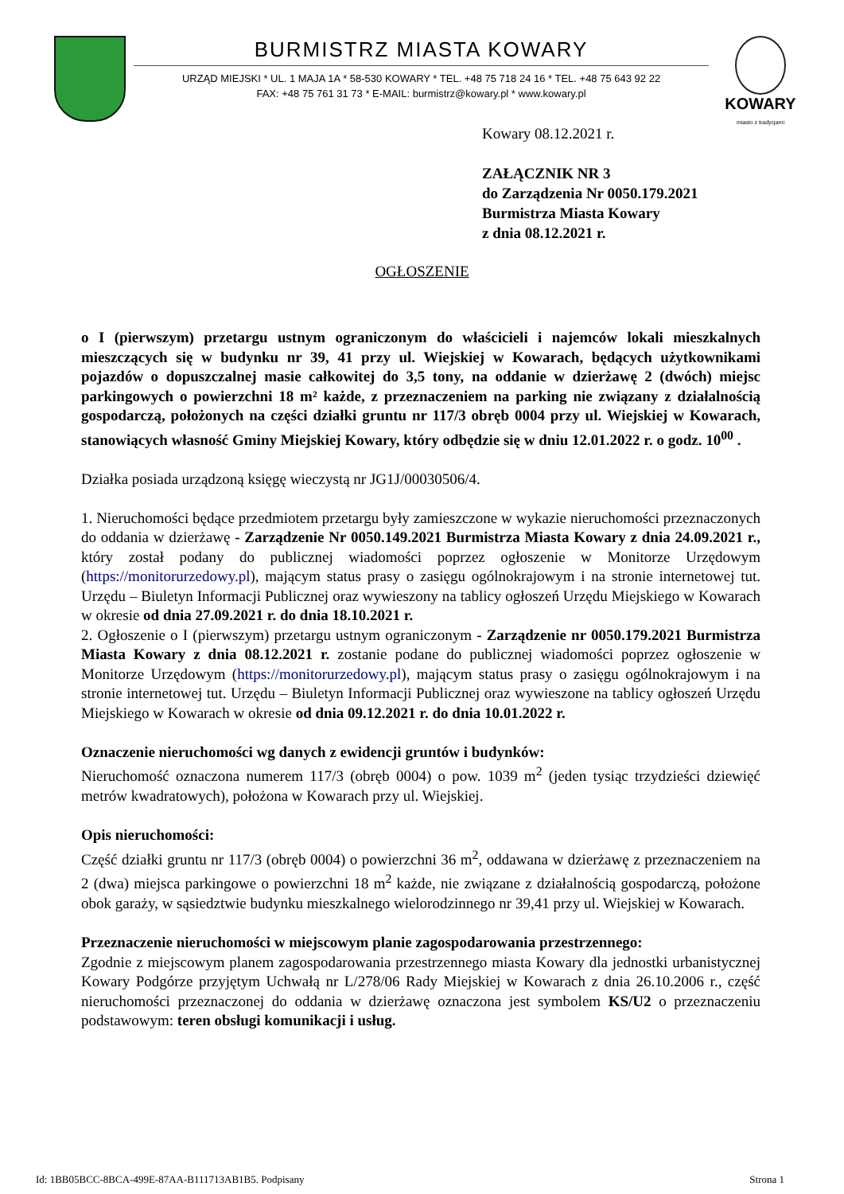BURMISTRZ MIASTA KOWARY
URZĄD MIEJSKI * UL. 1 MAJA 1A * 58-530 KOWARY * TEL. +48 75 718 24 16 * TEL. +48 75 643 92 22
FAX: +48 75 761 31 73 * E-MAIL: burmistrz@kowary.pl * www.kowary.pl
KOWARY
miasto z tradycjami
Kowary 08.12.2021 r.
ZAŁĄCZNIK NR 3
do Zarządzenia Nr 0050.179.2021
Burmistrza Miasta Kowary
z dnia 08.12.2021 r.
OGŁOSZENIE
o I (pierwszym) przetargu ustnym ograniczonym do właścicieli i najemców lokali mieszkalnych mieszczących się w budynku nr 39, 41 przy ul. Wiejskiej w Kowarach, będących użytkownikami pojazdów o dopuszczalnej masie całkowitej do 3,5 tony, na oddanie w dzierżawę 2 (dwóch) miejsc parkingowych o powierzchni 18 m² każde, z przeznaczeniem na parking nie związany z działalnością gospodarczą, położonych na części działki gruntu nr 117/3 obręb 0004 przy ul. Wiejskiej w Kowarach, stanowiących własność Gminy Miejskiej Kowary, który odbędzie się w dniu 12.01.2022 r. o godz. 10<sup>00</sup> .
Działka posiada urządzoną księgę wieczystą nr JG1J/00030506/4.
1. Nieruchomości będące przedmiotem przetargu były zamieszczone w wykazie nieruchomości przeznaczonych do oddania w dzierżawę - Zarządzenie Nr 0050.149.2021 Burmistrza Miasta Kowary z dnia 24.09.2021 r., który został podany do publicznej wiadomości poprzez ogłoszenie w Monitorze Urzędowym (https://monitorurzedowy.pl), mającym status prasy o zasięgu ogólnokrajowym i na stronie internetowej tut. Urzędu – Biuletyn Informacji Publicznej oraz wywieszony na tablicy ogłoszeń Urzędu Miejskiego w Kowarach w okresie od dnia 27.09.2021 r. do dnia 18.10.2021 r.
2. Ogłoszenie o I (pierwszym) przetargu ustnym ograniczonym - Zarządzenie nr 0050.179.2021 Burmistrza Miasta Kowary z dnia 08.12.2021 r. zostanie podane do publicznej wiadomości poprzez ogłoszenie w Monitorze Urzędowym (https://monitorurzedowy.pl), mającym status prasy o zasięgu ogólnokrajowym i na stronie internetowej tut. Urzędu – Biuletyn Informacji Publicznej oraz wywieszone na tablicy ogłoszeń Urzędu Miejskiego w Kowarach w okresie od dnia 09.12.2021 r. do dnia 10.01.2022 r.
Oznaczenie nieruchomości wg danych z ewidencji gruntów i budynków:
Nieruchomość oznaczona numerem 117/3 (obręb 0004) o pow. 1039 m<sup>2</sup> (jeden tysiąc trzydzieści dziewięć metrów kwadratowych), położona w Kowarach przy ul. Wiejskiej.
Opis nieruchomości:
Część działki gruntu nr 117/3 (obręb 0004) o powierzchni 36 m<sup>2</sup>, oddawana w dzierżawę z przeznaczeniem na 2 (dwa) miejsca parkingowe o powierzchni 18 m<sup>2</sup> każde, nie związane z działalnością gospodarczą, położone obok garaży, w sąsiedztwie budynku mieszkalnego wielorodzinnego nr 39,41 przy ul. Wiejskiej w Kowarach.
Przeznaczenie nieruchomości w miejscowym planie zagospodarowania przestrzennego:
Zgodnie z miejscowym planem zagospodarowania przestrzennego miasta Kowary dla jednostki urbanistycznej Kowary Podgórze przyjętym Uchwałą nr L/278/06 Rady Miejskiej w Kowarach z dnia 26.10.2006 r., część nieruchomości przeznaczonej do oddania w dzierżawę oznaczona jest symbolem KS/U2 o przeznaczeniu podstawowym: teren obsługi komunikacji i usług.
Id: 1BB05BCC-8BCA-499E-87AA-B111713AB1B5. Podpisany Strona 1